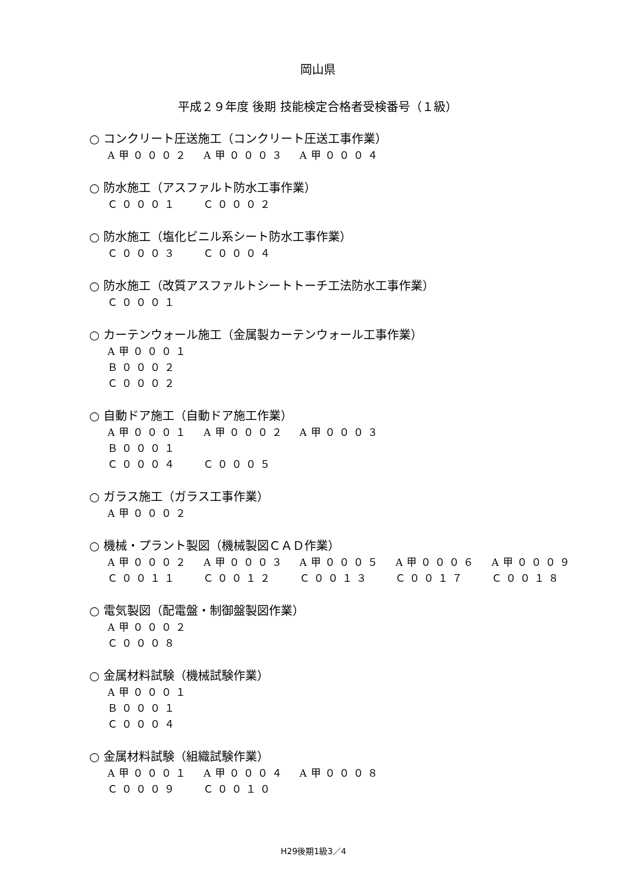岡山県
平成２９年度 後期 技能検定合格者受検番号（１級）
○ コンクリート圧送施工（コンクリート圧送工事作業）
A甲０００２ A甲０００３ A甲０００４
○ 防水施工（アスファルト防水工事作業）
Ｃ０００１ Ｃ０００２
○ 防水施工（塩化ビニル系シート防水工事作業）
Ｃ０００３ Ｃ０００４
○ 防水施工（改質アスファルトシートトーチ工法防水工事作業）
Ｃ０００１
○ カーテンウォール施工（金属製カーテンウォール工事作業）
A甲０００１
Ｂ０００２
Ｃ０００２
○ 自動ドア施工（自動ドア施工作業）
A甲０００１ A甲０００２ A甲０００３
Ｂ０００１
Ｃ０００４ Ｃ０００５
○ ガラス施工（ガラス工事作業）
A甲０００２
○ 機械・プラント製図（機械製図ＣＡＤ作業）
A甲０００２ A甲０００３ A甲０００５ A甲０００６ A甲０００９
Ｃ００１１ Ｃ００１２ Ｃ００１３ Ｃ００１７ Ｃ００１８
○ 電気製図（配電盤・制御盤製図作業）
A甲０００２
Ｃ０００８
○ 金属材料試験（機械試験作業）
A甲０００１
Ｂ０００１
Ｃ０００４
○ 金属材料試験（組織試験作業）
A甲０００１ A甲０００４ A甲０００８
Ｃ０００９ Ｃ００１０
H29後期1級3／4